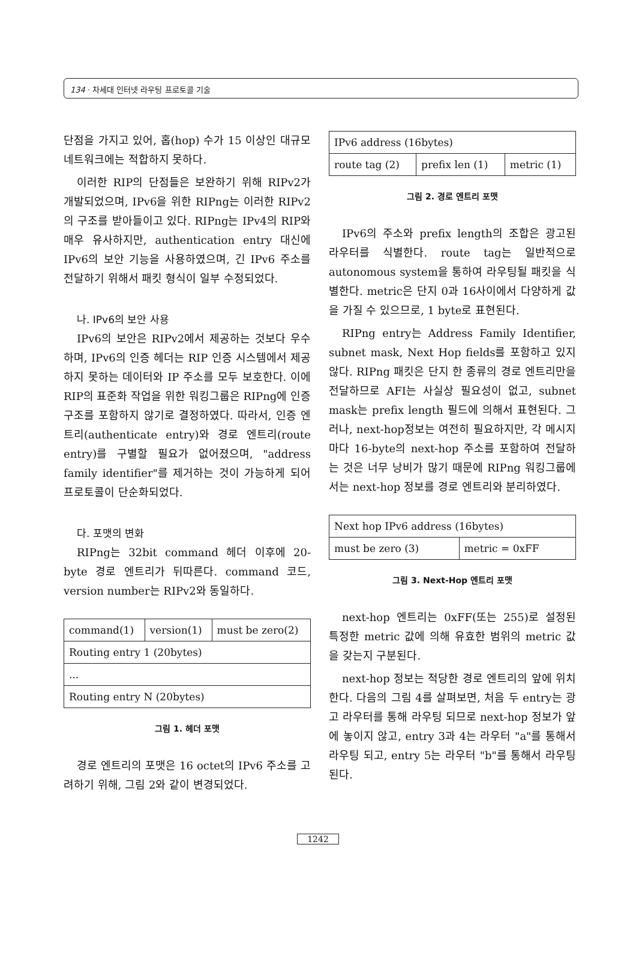134 · 차세대 인터넷 라우팅 프로토콜 기술
단점을 가지고 있어, 홉(hop) 수가 15 이상인 대규모 네트워크에는 적합하지 못하다.
이러한 RIP의 단점들은 보완하기 위해 RIPv2가 개발되었으며, IPv6을 위한 RIPng는 이러한 RIPv2의 구조를 받아들이고 있다. RIPng는 IPv4의 RIP와 매우 유사하지만, authentication entry 대신에 IPv6의 보안 기능을 사용하였으며, 긴 IPv6 주소를 전달하기 위해서 패킷 형식이 일부 수정되었다.
나. IPv6의 보안 사용
IPv6의 보안은 RIPv2에서 제공하는 것보다 우수하며, IPv6의 인증 헤더는 RIP 인증 시스템에서 제공하지 못하는 데이터와 IP 주소를 모두 보호한다. 이에 RIP의 표준화 작업을 위한 워킹그룹은 RIPng에 인증구조를 포함하지 않기로 결정하였다. 따라서, 인증 엔트리(authenticate entry)와 경로 엔트리(route entry)를 구별할 필요가 없어졌으며, "address family identifier"를 제거하는 것이 가능하게 되어 프로토콜이 단순화되었다.
다. 포맷의 변화
RIPng는 32bit command 헤더 이후에 20-byte 경로 엔트리가 뒤따른다. command 코드, version number는 RIPv2와 동일하다.
| command(1) | version(1) | must be zero(2) |
| Routing entry 1 (20bytes) | | |
| ... | | |
| Routing entry N (20bytes) | | |
그림 1. 헤더 포맷
경로 엔트리의 포맷은 16 octet의 IPv6 주소를 고려하기 위해, 그림 2와 같이 변경되었다.
| IPv6 address (16bytes) | | |
| route tag (2) | prefix len (1) | metric (1) |
그림 2. 경로 엔트리 포맷
IPv6의 주소와 prefix length의 조합은 광고된 라우터를 식별한다. route tag는 일반적으로 autonomous system을 통하여 라우팅될 패킷을 식별한다. metric은 단지 0과 16사이에서 다양하게 값을 가질 수 있으므로, 1 byte로 표현된다.
RIPng entry는 Address Family Identifier, subnet mask, Next Hop fields를 포함하고 있지 않다. RIPng 패킷은 단지 한 종류의 경로 엔트리만을 전달하므로 AFI는 사실상 필요성이 없고, subnet mask는 prefix length 필드에 의해서 표현된다. 그러나, next-hop정보는 여전히 필요하지만, 각 메시지마다 16-byte의 next-hop 주소를 포함하여 전달하는 것은 너무 낭비가 많기 때문에 RIPng 워킹그룹에서는 next-hop 정보를 경로 엔트리와 분리하였다.
| Next hop IPv6 address (16bytes) | |
| must be zero (3) | metric = 0xFF |
그림 3. Next-Hop 엔트리 포맷
next-hop 엔트리는 0xFF(또는 255)로 설정된 특정한 metric 값에 의해 유효한 범위의 metric 값을 갖는지 구분된다.
next-hop 정보는 적당한 경로 엔트리의 앞에 위치한다. 다음의 그림 4를 살펴보면, 처음 두 entry는 광고 라우터를 통해 라우팅 되므로 next-hop 정보가 앞에 놓이지 않고, entry 3과 4는 라우터 "a"를 통해서 라우팅 되고, entry 5는 라우터 "b"를 통해서 라우팅 된다.
1242